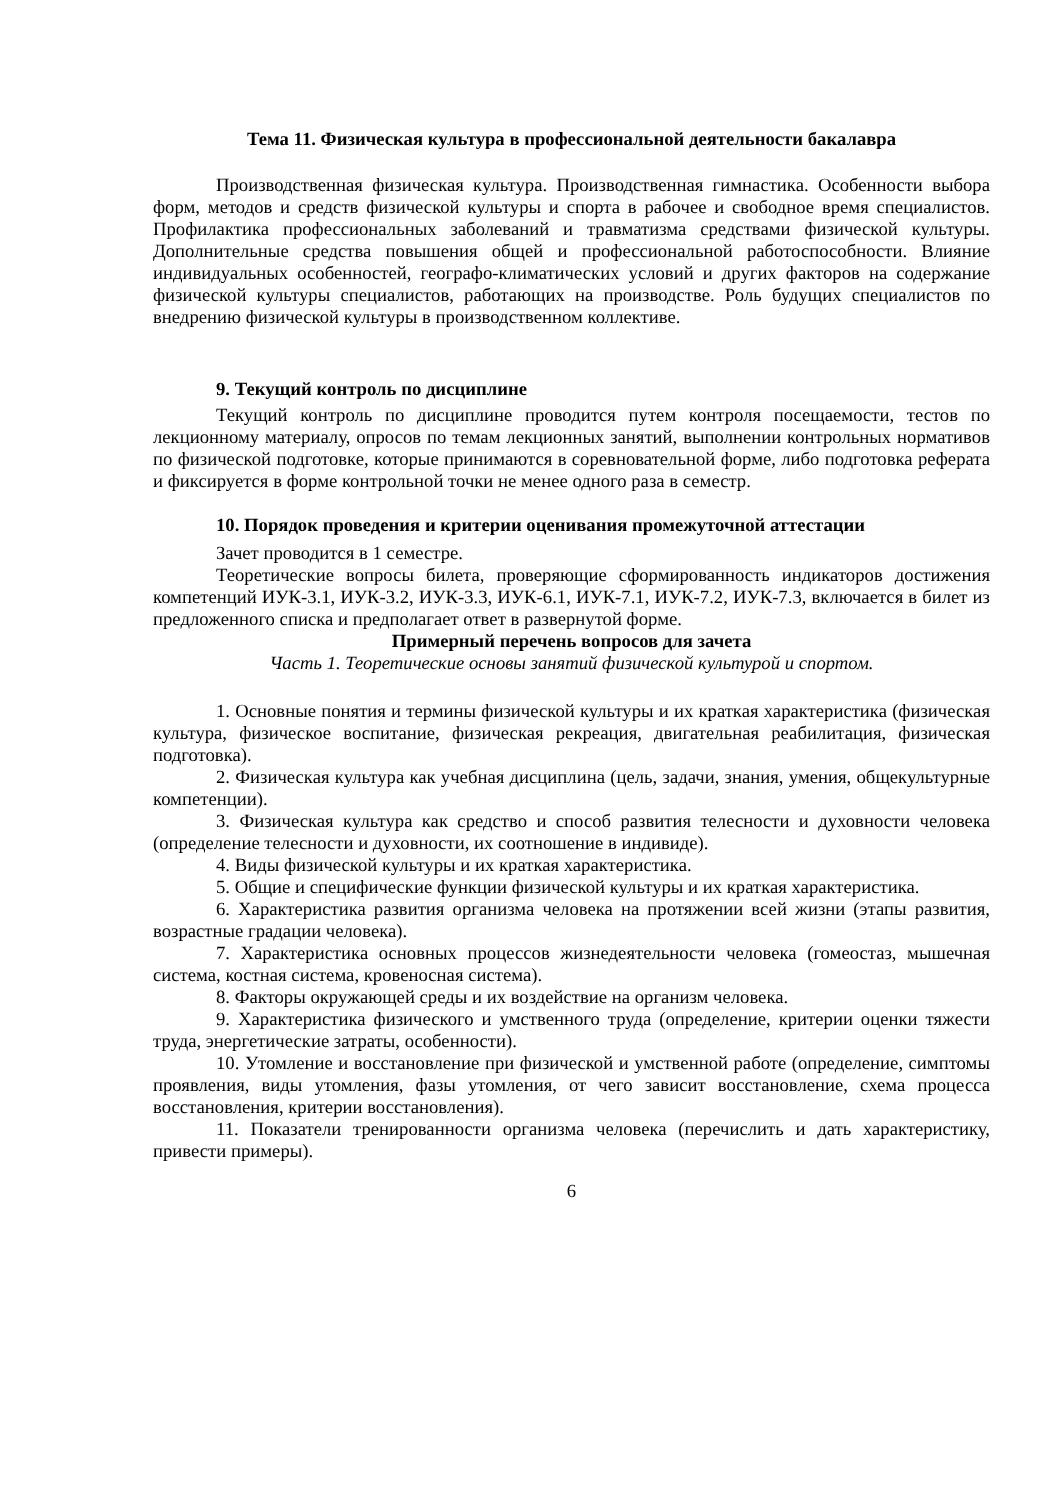Тема 11. Физическая культура в профессиональной деятельности бакалавра
Производственная физическая культура. Производственная гимнастика. Особенности выбора форм, методов и средств физической культуры и спорта в рабочее и свободное время специалистов. Профилактика профессиональных заболеваний и травматизма средствами физической культуры. Дополнительные средства повышения общей и профессиональной работоспособности. Влияние индивидуальных особенностей, географо-климатических условий и других факторов на содержание физической культуры специалистов, работающих на производстве. Роль будущих специалистов по внедрению физической культуры в производственном коллективе.
9. Текущий контроль по дисциплине
Текущий контроль по дисциплине проводится путем контроля посещаемости, тестов по лекционному материалу, опросов по темам лекционных занятий, выполнении контрольных нормативов по физической подготовке, которые принимаются в соревновательной форме, либо подготовка реферата и фиксируется в форме контрольной точки не менее одного раза в семестр.
10. Порядок проведения и критерии оценивания промежуточной аттестации
Зачет проводится в 1 семестре.
Теоретические вопросы билета, проверяющие сформированность индикаторов достижения компетенций ИУК-3.1, ИУК-3.2, ИУК-3.3, ИУК-6.1, ИУК-7.1, ИУК-7.2, ИУК-7.3, включается в билет из предложенного списка и предполагает ответ в развернутой форме.
Примерный перечень вопросов для зачета
Часть 1. Теоретические основы занятий физической культурой и спортом.
1. Основные понятия и термины физической культуры и их краткая характеристика (физическая культура, физическое воспитание, физическая рекреация, двигательная реабилитация, физическая подготовка).
2. Физическая культура как учебная дисциплина (цель, задачи, знания, умения, общекультурные компетенции).
3. Физическая культура как средство и способ развития телесности и духовности человека (определение телесности и духовности, их соотношение в индивиде).
4. Виды физической культуры и их краткая характеристика.
5. Общие и специфические функции физической культуры и их краткая характеристика.
6. Характеристика развития организма человека на протяжении всей жизни (этапы развития, возрастные градации человека).
7. Характеристика основных процессов жизнедеятельности человека (гомеостаз, мышечная система, костная система, кровеносная система).
8. Факторы окружающей среды и их воздействие на организм человека.
9. Характеристика физического и умственного труда (определение, критерии оценки тяжести труда, энергетические затраты, особенности).
10. Утомление и восстановление при физической и умственной работе (определение, симптомы проявления, виды утомления, фазы утомления, от чего зависит восстановление, схема процесса восстановления, критерии восстановления).
11. Показатели тренированности организма человека (перечислить и дать характеристику, привести примеры).
6